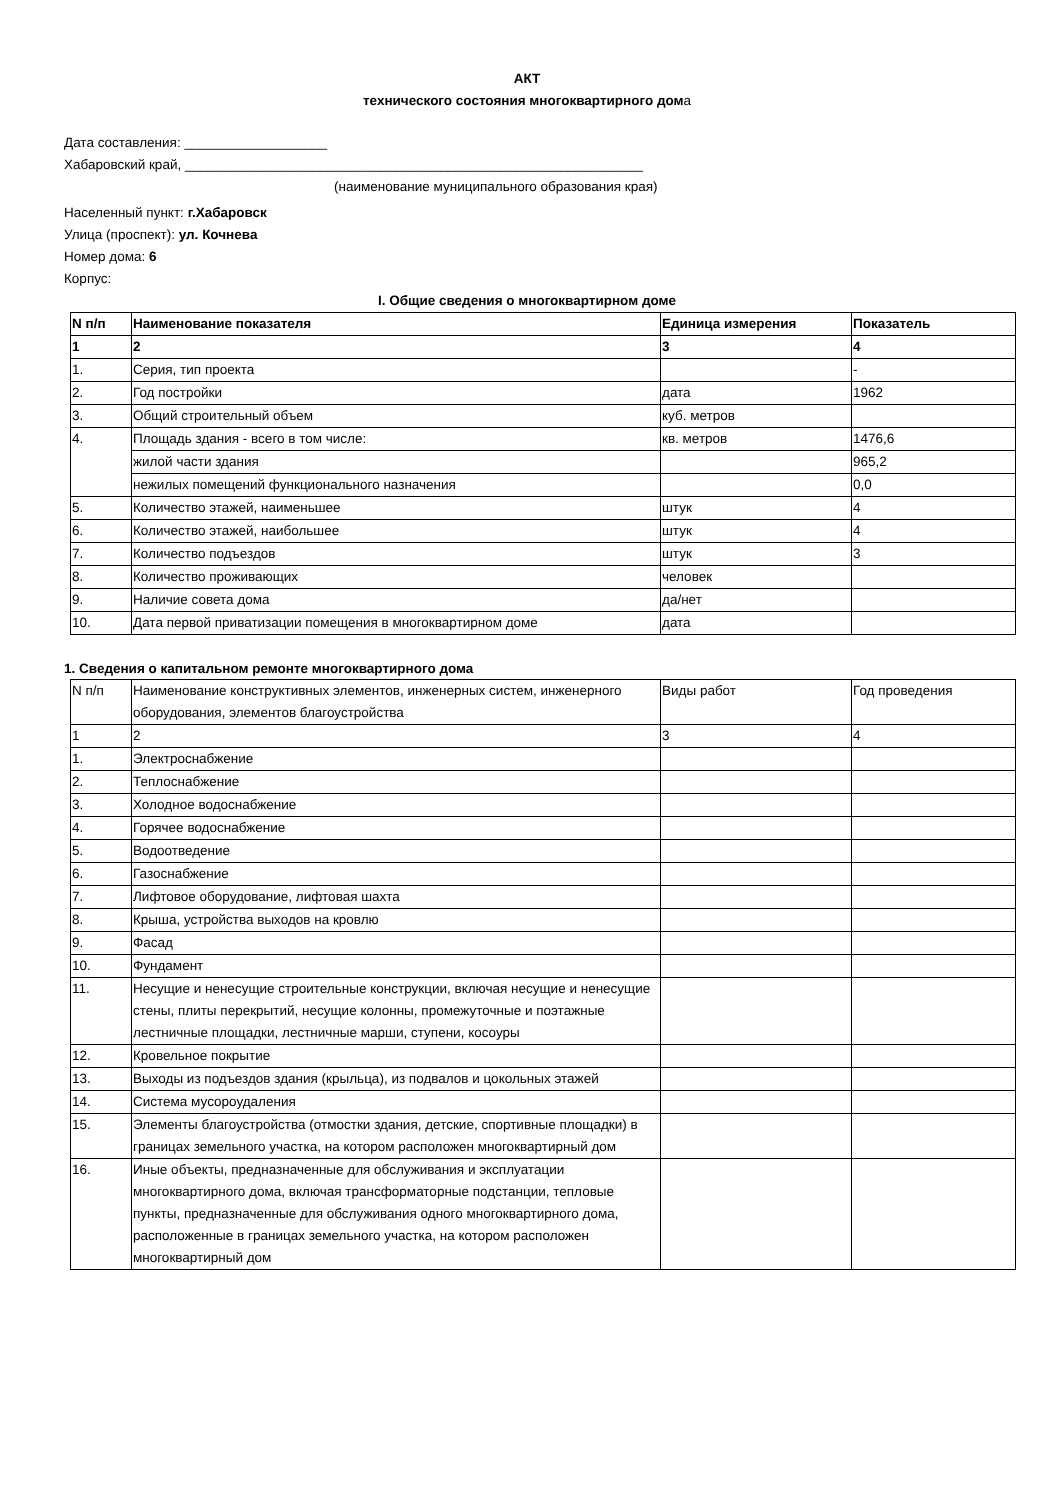АКТ
технического состояния многоквартирного дома
Дата составления: ___________________
Хабаровский край, _____________________________________________________________
(наименование муниципального образования края)
Населенный пункт: г.Хабаровск
Улица (проспект): ул. Кочнева
Номер дома: 6
Корпус:
I. Общие сведения о многоквартирном доме
| N п/п | Наименование показателя | Единица измерения | Показатель |
| 1 | 2 | 3 | 4 |
| 1. | Серия, тип проекта | | - |
| 2. | Год постройки | дата | 1962 |
| 3. | Общий строительный объем | куб. метров | |
| 4. | Площадь здания - всего в том числе: | кв. метров | 1476,6 |
| | жилой части здания | | 965,2 |
| | нежилых помещений функционального назначения | | 0,0 |
| 5. | Количество этажей, наименьшее | штук | 4 |
| 6. | Количество этажей, наибольшее | штук | 4 |
| 7. | Количество подъездов | штук | 3 |
| 8. | Количество проживающих | человек | |
| 9. | Наличие совета дома | да/нет | |
| 10. | Дата первой приватизации помещения в многоквартирном доме | дата | |
1. Сведения о капитальном ремонте многоквартирного дома
| N п/п | Наименование конструктивных элементов, инженерных систем, инженерного оборудования, элементов благоустройства | Виды работ | Год проведения |
| 1 | 2 | 3 | 4 |
| 1. | Электроснабжение | | |
| 2. | Теплоснабжение | | |
| 3. | Холодное водоснабжение | | |
| 4. | Горячее водоснабжение | | |
| 5. | Водоотведение | | |
| 6. | Газоснабжение | | |
| 7. | Лифтовое оборудование, лифтовая шахта | | |
| 8. | Крыша, устройства выходов на кровлю | | |
| 9. | Фасад | | |
| 10. | Фундамент | | |
| 11. | Несущие и ненесущие строительные конструкции, включая несущие и ненесущие стены, плиты перекрытий, несущие колонны, промежуточные и поэтажные лестничные площадки, лестничные марши, ступени, косоуры | | |
| 12. | Кровельное покрытие | | |
| 13. | Выходы из подъездов здания (крыльца), из подвалов и цокольных этажей | | |
| 14. | Система мусороудаления | | |
| 15. | Элементы благоустройства (отмостки здания, детские, спортивные площадки) в границах земельного участка, на котором расположен многоквартирный дом | | |
| 16. | Иные объекты, предназначенные для обслуживания и эксплуатации многоквартирного дома, включая трансформаторные подстанции, тепловые пункты, предназначенные для обслуживания одного многоквартирного дома, расположенные в границах земельного участка, на котором расположен многоквартирный дом | | |